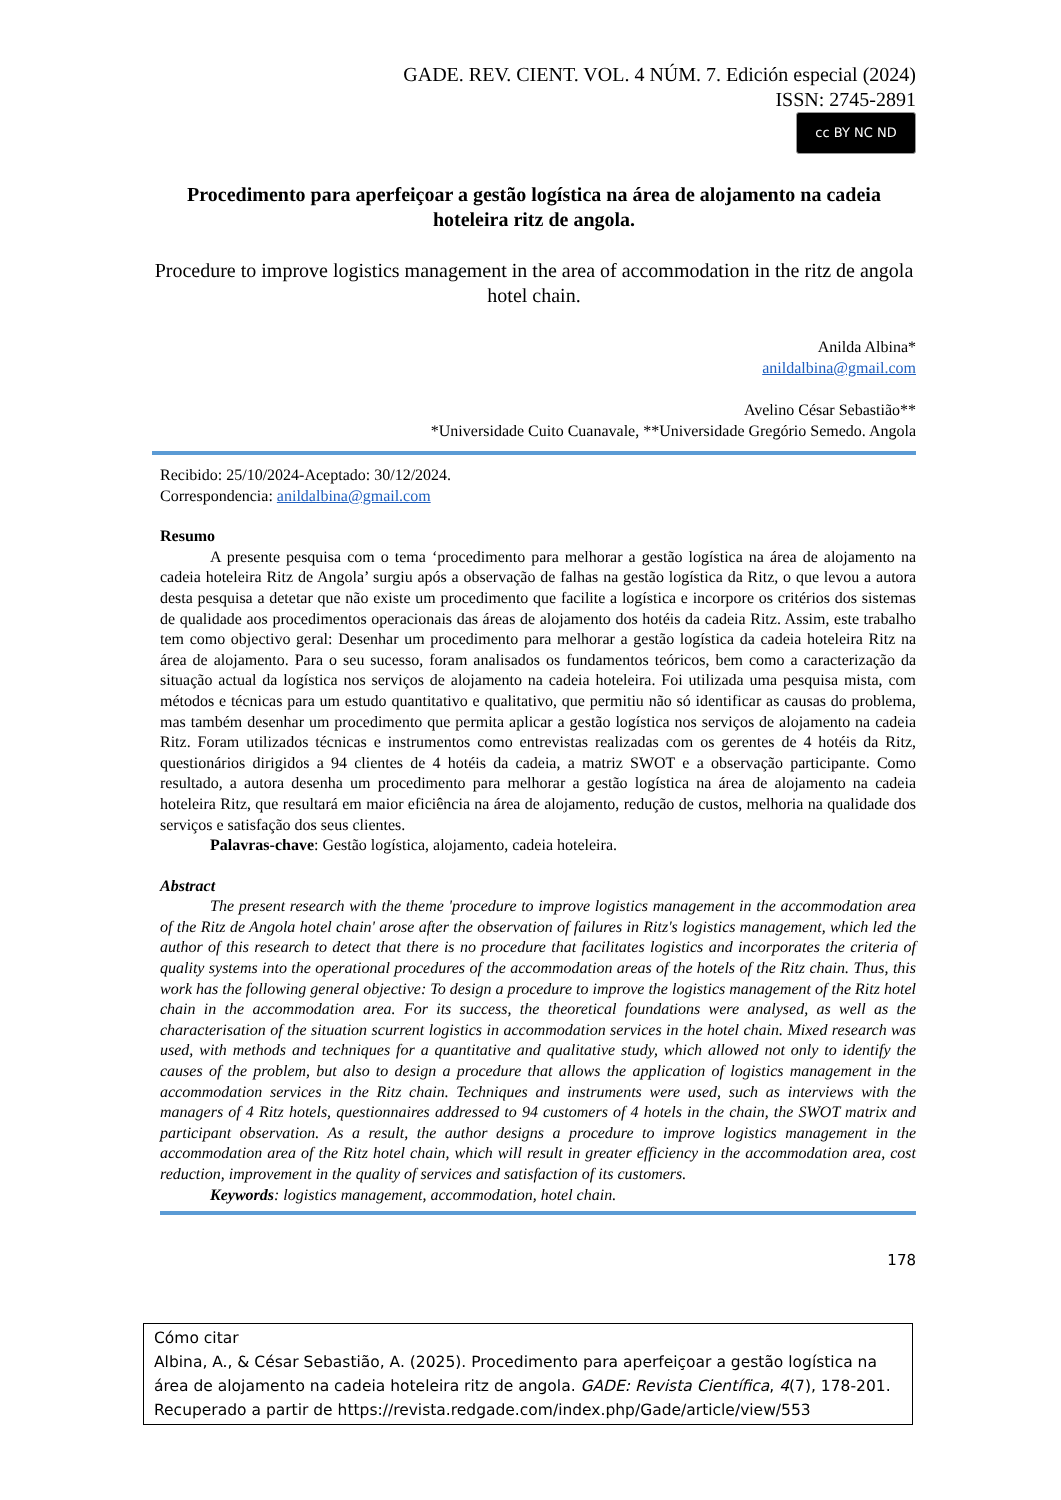GADE. REV. CIENT. VOL. 4 NÚM. 7. Edición especial (2024)
ISSN: 2745-2891
cc BY NC ND
Procedimento para aperfeiçoar a gestão logística na área de alojamento na cadeia hoteleira ritz de angola.
Procedure to improve logistics management in the area of accommodation in the ritz de angola hotel chain.
Anilda Albina*
anildalbina@gmail.com
Avelino César Sebastião**
*Universidade Cuito Cuanavale, **Universidade Gregório Semedo. Angola
Recibido: 25/10/2024-Aceptado: 30/12/2024.
Correspondencia: anildalbina@gmail.com
Resumo
A presente pesquisa com o tema ‘procedimento para melhorar a gestão logística na área de alojamento na cadeia hoteleira Ritz de Angola’ surgiu após a observação de falhas na gestão logística da Ritz, o que levou a autora desta pesquisa a detetar que não existe um procedimento que facilite a logística e incorpore os critérios dos sistemas de qualidade aos procedimentos operacionais das áreas de alojamento dos hotéis da cadeia Ritz. Assim, este trabalho tem como objectivo geral: Desenhar um procedimento para melhorar a gestão logística da cadeia hoteleira Ritz na área de alojamento. Para o seu sucesso, foram analisados os fundamentos teóricos, bem como a caracterização da situação actual da logística nos serviços de alojamento na cadeia hoteleira. Foi utilizada uma pesquisa mista, com métodos e técnicas para um estudo quantitativo e qualitativo, que permitiu não só identificar as causas do problema, mas também desenhar um procedimento que permita aplicar a gestão logística nos serviços de alojamento na cadeia Ritz. Foram utilizados técnicas e instrumentos como entrevistas realizadas com os gerentes de 4 hotéis da Ritz, questionários dirigidos a 94 clientes de 4 hotéis da cadeia, a matriz SWOT e a observação participante. Como resultado, a autora desenha um procedimento para melhorar a gestão logística na área de alojamento na cadeia hoteleira Ritz, que resultará em maior eficiência na área de alojamento, redução de custos, melhoria na qualidade dos serviços e satisfação dos seus clientes.
Palavras-chave: Gestão logística, alojamento, cadeia hoteleira.
Abstract
The present research with the theme 'procedure to improve logistics management in the accommodation area of the Ritz de Angola hotel chain' arose after the observation of failures in Ritz's logistics management, which led the author of this research to detect that there is no procedure that facilitates logistics and incorporates the criteria of quality systems into the operational procedures of the accommodation areas of the hotels of the Ritz chain. Thus, this work has the following general objective: To design a procedure to improve the logistics management of the Ritz hotel chain in the accommodation area. For its success, the theoretical foundations were analysed, as well as the characterisation of the situation scurrent logistics in accommodation services in the hotel chain. Mixed research was used, with methods and techniques for a quantitative and qualitative study, which allowed not only to identify the causes of the problem, but also to design a procedure that allows the application of logistics management in the accommodation services in the Ritz chain. Techniques and instruments were used, such as interviews with the managers of 4 Ritz hotels, questionnaires addressed to 94 customers of 4 hotels in the chain, the SWOT matrix and participant observation. As a result, the author designs a procedure to improve logistics management in the accommodation area of the Ritz hotel chain, which will result in greater efficiency in the accommodation area, cost reduction, improvement in the quality of services and satisfaction of its customers.
Keywords: logistics management, accommodation, hotel chain.
178
Cómo citar
Albina, A., & César Sebastião, A. (2025). Procedimento para aperfeiçoar a gestão logística na área de alojamento na cadeia hoteleira ritz de angola. GADE: Revista Científica, 4(7), 178-201. Recuperado a partir de https://revista.redgade.com/index.php/Gade/article/view/553